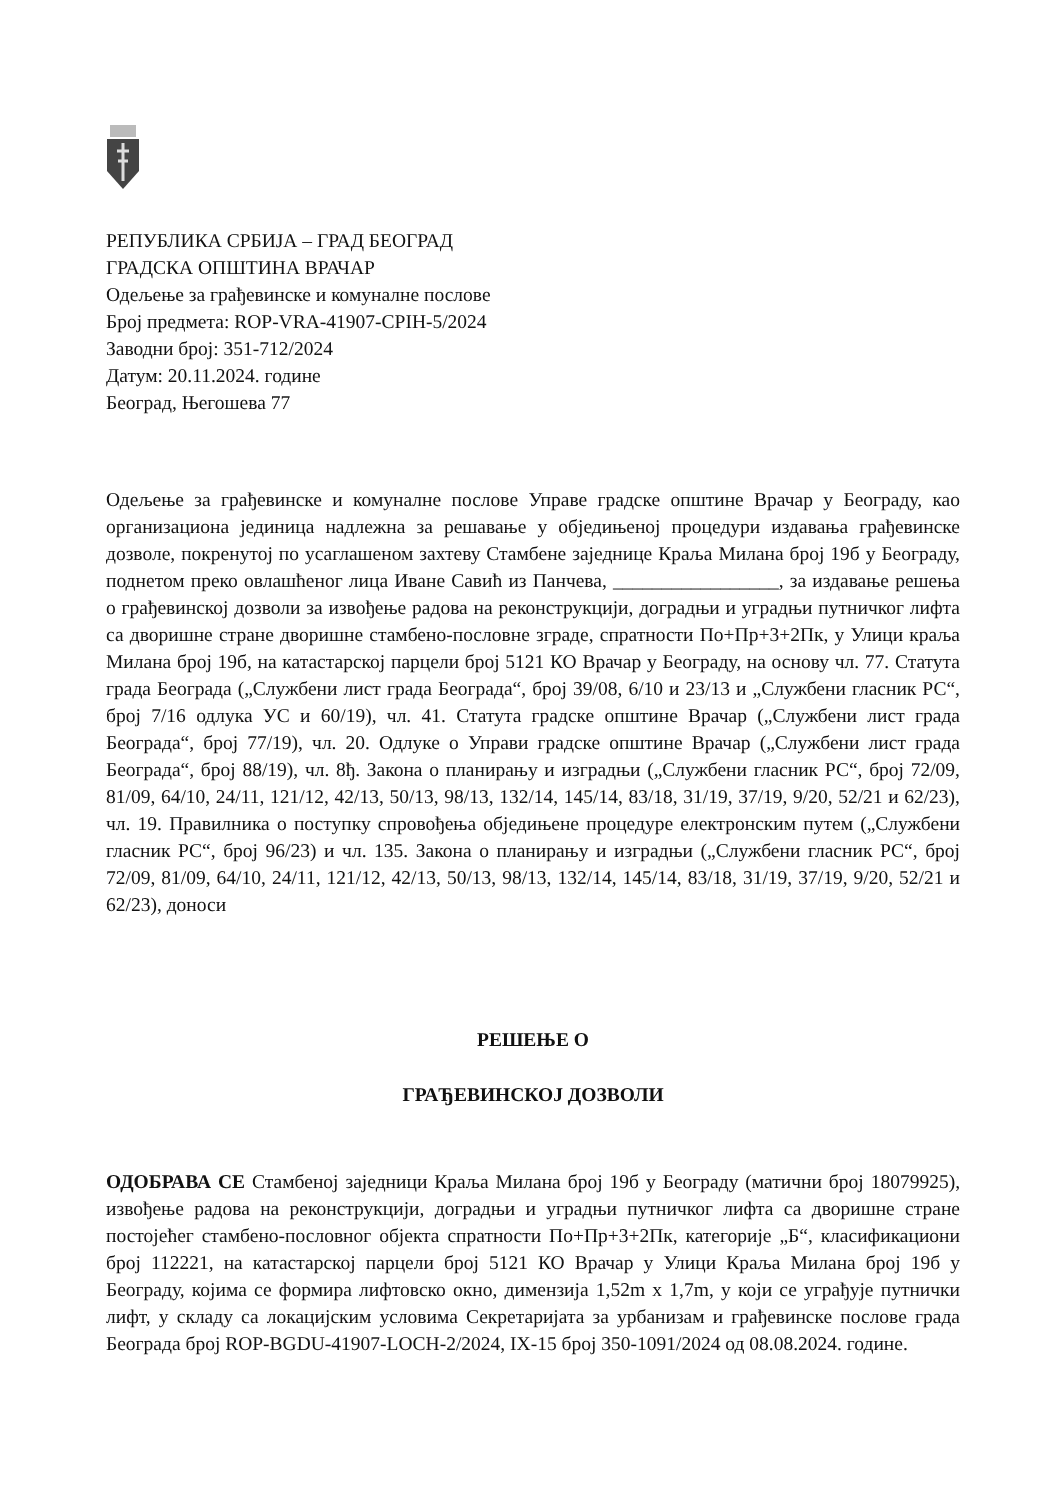РЕПУБЛИКА СРБИЈА – ГРАД БЕОГРАД
ГРАДСКА ОПШТИНА ВРАЧАР
Одељење за грађевинске и комуналне послове
Број предмета: ROP-VRA-41907-CPIH-5/2024
Заводни број: 351-712/2024
Датум: 20.11.2024. године
Београд, Његошева 77
Одељење за грађевинске и комуналне послове Управе градске општине Врачар у Београду, као организациона јединица надлежна за решавање у обједињеној процедури издавања грађевинске дозволе, покренутој по усаглашеном захтеву Стамбене заједнице Краља Милана број 19б у Београду, поднетом преко овлашћеног лица Иване Савић из Панчева, _________________, за издавање решења о грађевинској дозволи за извођење радова на реконструкцији, доградњи и уградњи путничког лифта са дворишне стране дворишне стамбено-пословне зграде, спратности По+Пр+3+2Пк, у Улици краља Милана број 19б, на катастарској парцели број 5121 КО Врачар у Београду, на основу чл. 77. Статута града Београда („Службени лист града Београда“, број 39/08, 6/10 и 23/13 и „Службени гласник РС“, број 7/16 одлука УС и 60/19), чл. 41. Статута градске општине Врачар („Службени лист града Београда“, број 77/19), чл. 20. Одлуке о Управи градске општине Врачар („Службени лист града Београда“, број 88/19), чл. 8ђ. Закона о планирању и изградњи („Службени гласник РС“, број 72/09, 81/09, 64/10, 24/11, 121/12, 42/13, 50/13, 98/13, 132/14, 145/14, 83/18, 31/19, 37/19, 9/20, 52/21 и 62/23), чл. 19. Правилника о поступку спровођења обједињене процедуре електронским путем („Службени гласник РС“, број 96/23) и чл. 135. Закона о планирању и изградњи („Службени гласник РС“, број 72/09, 81/09, 64/10, 24/11, 121/12, 42/13, 50/13, 98/13, 132/14, 145/14, 83/18, 31/19, 37/19, 9/20, 52/21 и 62/23), доноси
РЕШЕЊЕ О
ГРАЂЕВИНСКОЈ ДОЗВОЛИ
ОДОБРАВА СЕ Стамбеној заједници Краља Милана број 19б у Београду (матични број 18079925), извођење радова на реконструкцији, доградњи и уградњи путничког лифта са дворишне стране постојећег стамбено-пословног објекта спратности По+Пр+3+2Пк, категорије „Б“, класификациони број 112221, на катастарској парцели број 5121 КО Врачар у Улици Краља Милана број 19б у Београду, којима се формира лифтовско окно, димензија 1,52m x 1,7m, у који се уграђује путнички лифт, у складу са локацијским условима Секретаријата за урбанизам и грађевинске послове града Београда број ROP-BGDU-41907-LOCH-2/2024, IX-15 број 350-1091/2024 од 08.08.2024. године.